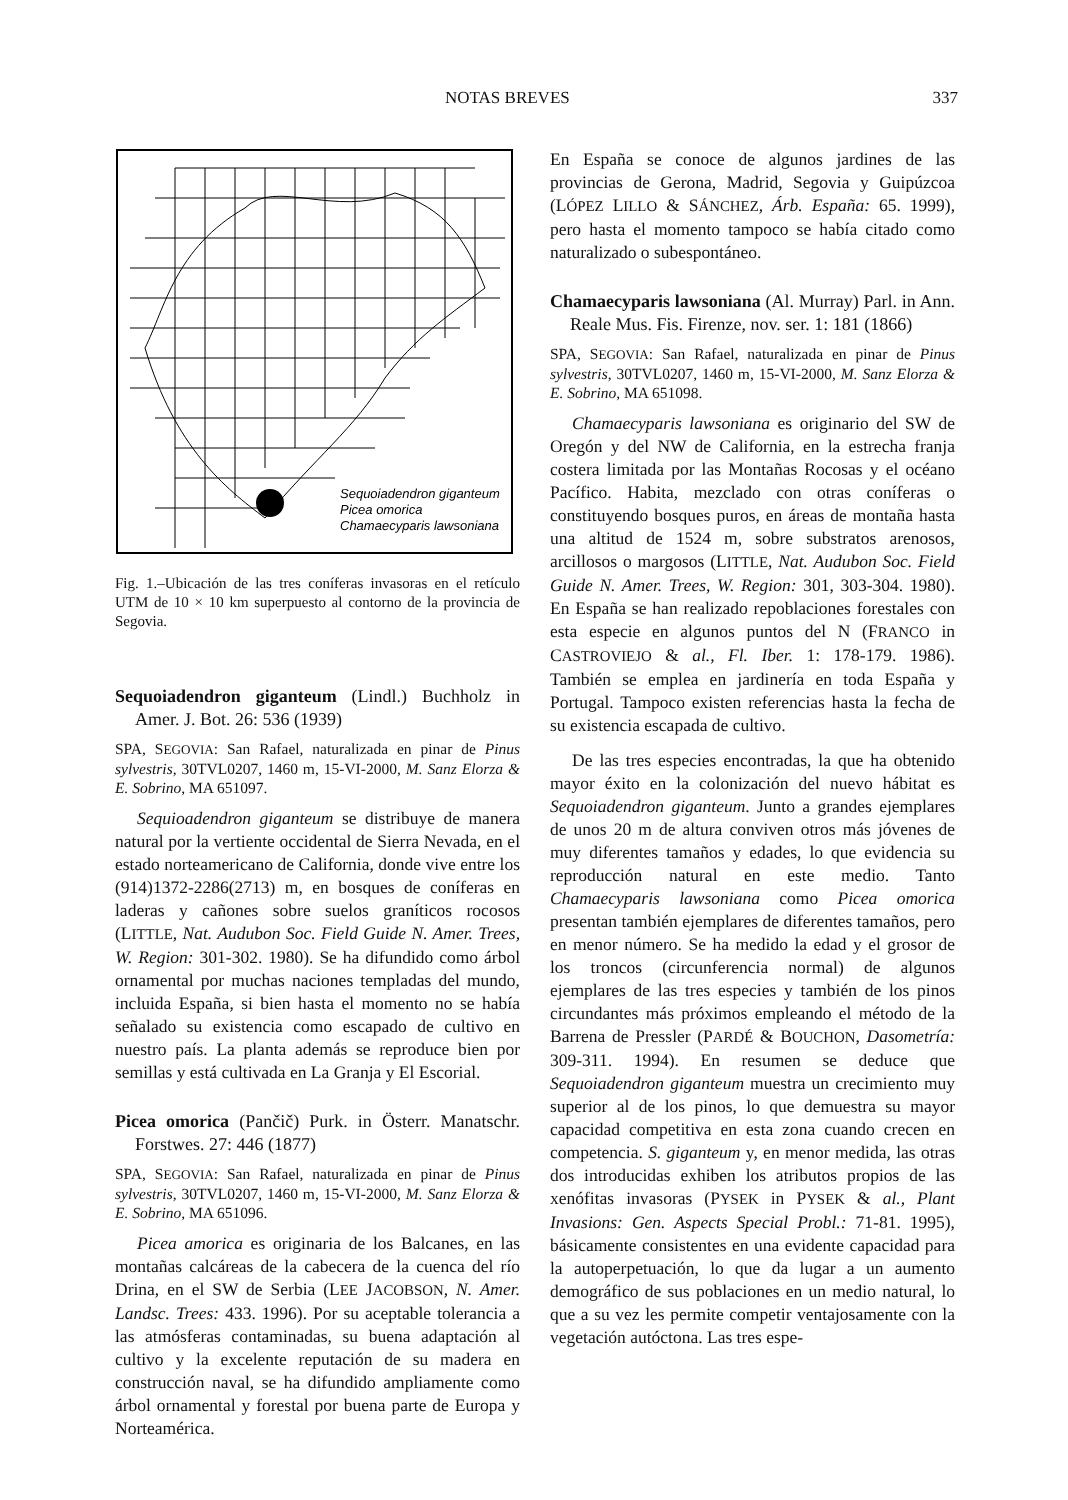NOTAS BREVES 337
Sequoiadendron giganteum
Picea omorica
Chamaecyparis lawsoniana
Fig. 1.–Ubicación de las tres coníferas invasoras en el retículo UTM de 10 × 10 km superpuesto al contorno de la provincia de Segovia.
Sequoiadendron giganteum (Lindl.) Buchholz in Amer. J. Bot. 26: 536 (1939)
SPA, SEGOVIA: San Rafael, naturalizada en pinar de Pinus sylvestris, 30TVL0207, 1460 m, 15-VI-2000, M. Sanz Elorza & E. Sobrino, MA 651097.
Sequioadendron giganteum se distribuye de manera natural por la vertiente occidental de Sierra Nevada, en el estado norteamericano de California, donde vive entre los (914)1372-2286(2713) m, en bosques de coníferas en laderas y cañones sobre suelos graníticos rocosos (LITTLE, Nat. Audubon Soc. Field Guide N. Amer. Trees, W. Region: 301-302. 1980). Se ha difundido como árbol ornamental por muchas naciones templadas del mundo, incluida España, si bien hasta el momento no se había señalado su existencia como escapado de cultivo en nuestro país. La planta además se reproduce bien por semillas y está cultivada en La Granja y El Escorial.
Picea omorica (Pančič) Purk. in Österr. Manatschr. Forstwes. 27: 446 (1877)
SPA, SEGOVIA: San Rafael, naturalizada en pinar de Pinus sylvestris, 30TVL0207, 1460 m, 15-VI-2000, M. Sanz Elorza & E. Sobrino, MA 651096.
Picea amorica es originaria de los Balcanes, en las montañas calcáreas de la cabecera de la cuenca del río Drina, en el SW de Serbia (LEE JACOBSON, N. Amer. Landsc. Trees: 433. 1996). Por su aceptable tolerancia a las atmósferas contaminadas, su buena adaptación al cultivo y la excelente reputación de su madera en construcción naval, se ha difundido ampliamente como árbol ornamental y forestal por buena parte de Europa y Norteamérica.
En España se conoce de algunos jardines de las provincias de Gerona, Madrid, Segovia y Guipúzcoa (LÓPEZ LILLO & SÁNCHEZ, Árb. España: 65. 1999), pero hasta el momento tampoco se había citado como naturalizado o subespontáneo.
Chamaecyparis lawsoniana (Al. Murray) Parl. in Ann. Reale Mus. Fis. Firenze, nov. ser. 1: 181 (1866)
SPA, SEGOVIA: San Rafael, naturalizada en pinar de Pinus sylvestris, 30TVL0207, 1460 m, 15-VI-2000, M. Sanz Elorza & E. Sobrino, MA 651098.
Chamaecyparis lawsoniana es originario del SW de Oregón y del NW de California, en la estrecha franja costera limitada por las Montañas Rocosas y el océano Pacífico. Habita, mezclado con otras coníferas o constituyendo bosques puros, en áreas de montaña hasta una altitud de 1524 m, sobre substratos arenosos, arcillosos o margosos (LITTLE, Nat. Audubon Soc. Field Guide N. Amer. Trees, W. Region: 301, 303-304. 1980). En España se han realizado repoblaciones forestales con esta especie en algunos puntos del N (FRANCO in CASTROVIEJO & al., Fl. Iber. 1: 178-179. 1986). También se emplea en jardinería en toda España y Portugal. Tampoco existen referencias hasta la fecha de su existencia escapada de cultivo.
De las tres especies encontradas, la que ha obtenido mayor éxito en la colonización del nuevo hábitat es Sequoiadendron giganteum. Junto a grandes ejemplares de unos 20 m de altura conviven otros más jóvenes de muy diferentes tamaños y edades, lo que evidencia su reproducción natural en este medio. Tanto Chamaecyparis lawsoniana como Picea omorica presentan también ejemplares de diferentes tamaños, pero en menor número. Se ha medido la edad y el grosor de los troncos (circunferencia normal) de algunos ejemplares de las tres especies y también de los pinos circundantes más próximos empleando el método de la Barrena de Pressler (PARDÉ & BOUCHON, Dasometría: 309-311. 1994). En resumen se deduce que Sequoiadendron giganteum muestra un crecimiento muy superior al de los pinos, lo que demuestra su mayor capacidad competitiva en esta zona cuando crecen en competencia. S. giganteum y, en menor medida, las otras dos introducidas exhiben los atributos propios de las xenófitas invasoras (PYSEK in PYSEK & al., Plant Invasions: Gen. Aspects Special Probl.: 71-81. 1995), básicamente consistentes en una evidente capacidad para la autoperpetuación, lo que da lugar a un aumento demográfico de sus poblaciones en un medio natural, lo que a su vez les permite competir ventajosamente con la vegetación autóctona. Las tres espe-